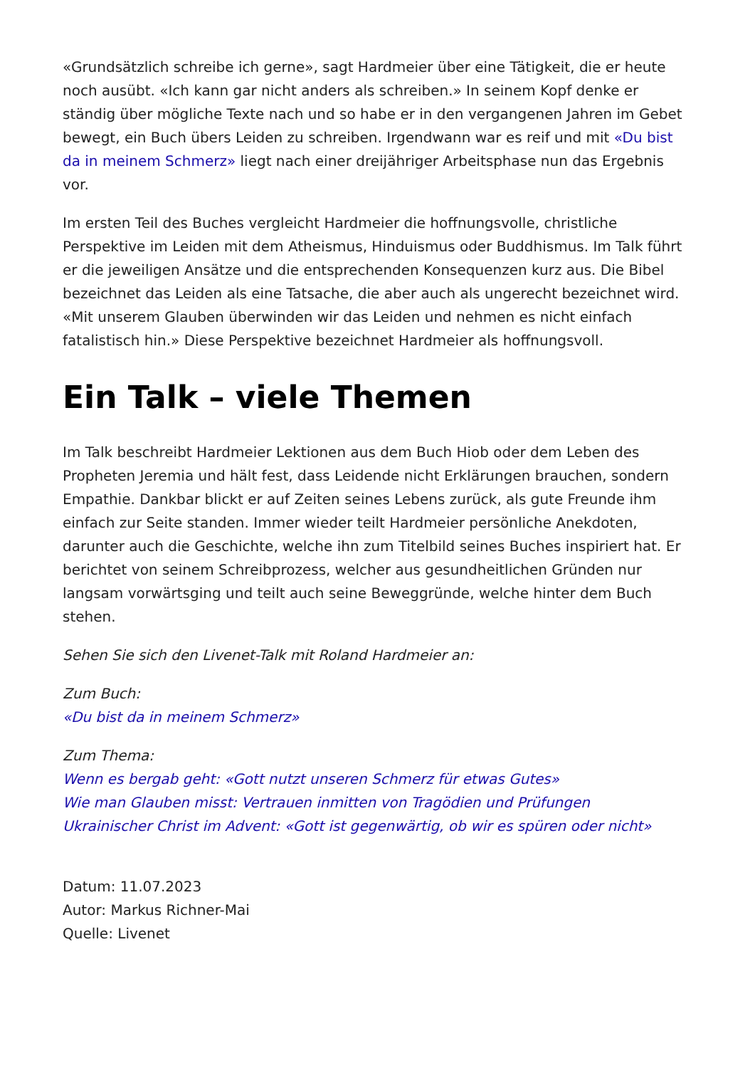«Grundsätzlich schreibe ich gerne», sagt Hardmeier über eine Tätigkeit, die er heute noch ausübt. «Ich kann gar nicht anders als schreiben.» In seinem Kopf denke er ständig über mögliche Texte nach und so habe er in den vergangenen Jahren im Gebet bewegt, ein Buch übers Leiden zu schreiben. Irgendwann war es reif und mit «Du bist da in meinem Schmerz» liegt nach einer dreijähriger Arbeitsphase nun das Ergebnis vor.
Im ersten Teil des Buches vergleicht Hardmeier die hoffnungsvolle, christliche Perspektive im Leiden mit dem Atheismus, Hinduismus oder Buddhismus. Im Talk führt er die jeweiligen Ansätze und die entsprechenden Konsequenzen kurz aus. Die Bibel bezeichnet das Leiden als eine Tatsache, die aber auch als ungerecht bezeichnet wird. «Mit unserem Glauben überwinden wir das Leiden und nehmen es nicht einfach fatalistisch hin.» Diese Perspektive bezeichnet Hardmeier als hoffnungsvoll.
Ein Talk – viele Themen
Im Talk beschreibt Hardmeier Lektionen aus dem Buch Hiob oder dem Leben des Propheten Jeremia und hält fest, dass Leidende nicht Erklärungen brauchen, sondern Empathie. Dankbar blickt er auf Zeiten seines Lebens zurück, als gute Freunde ihm einfach zur Seite standen. Immer wieder teilt Hardmeier persönliche Anekdoten, darunter auch die Geschichte, welche ihn zum Titelbild seines Buches inspiriert hat. Er berichtet von seinem Schreibprozess, welcher aus gesundheitlichen Gründen nur langsam vorwärtsging und teilt auch seine Beweggründe, welche hinter dem Buch stehen.
Sehen Sie sich den Livenet-Talk mit Roland Hardmeier an:
Zum Buch:
«Du bist da in meinem Schmerz»
Zum Thema:
Wenn es bergab geht: «Gott nutzt unseren Schmerz für etwas Gutes»
Wie man Glauben misst: Vertrauen inmitten von Tragödien und Prüfungen
Ukrainischer Christ im Advent: «Gott ist gegenwärtig, ob wir es spüren oder nicht»
Datum: 11.07.2023
Autor: Markus Richner-Mai
Quelle: Livenet